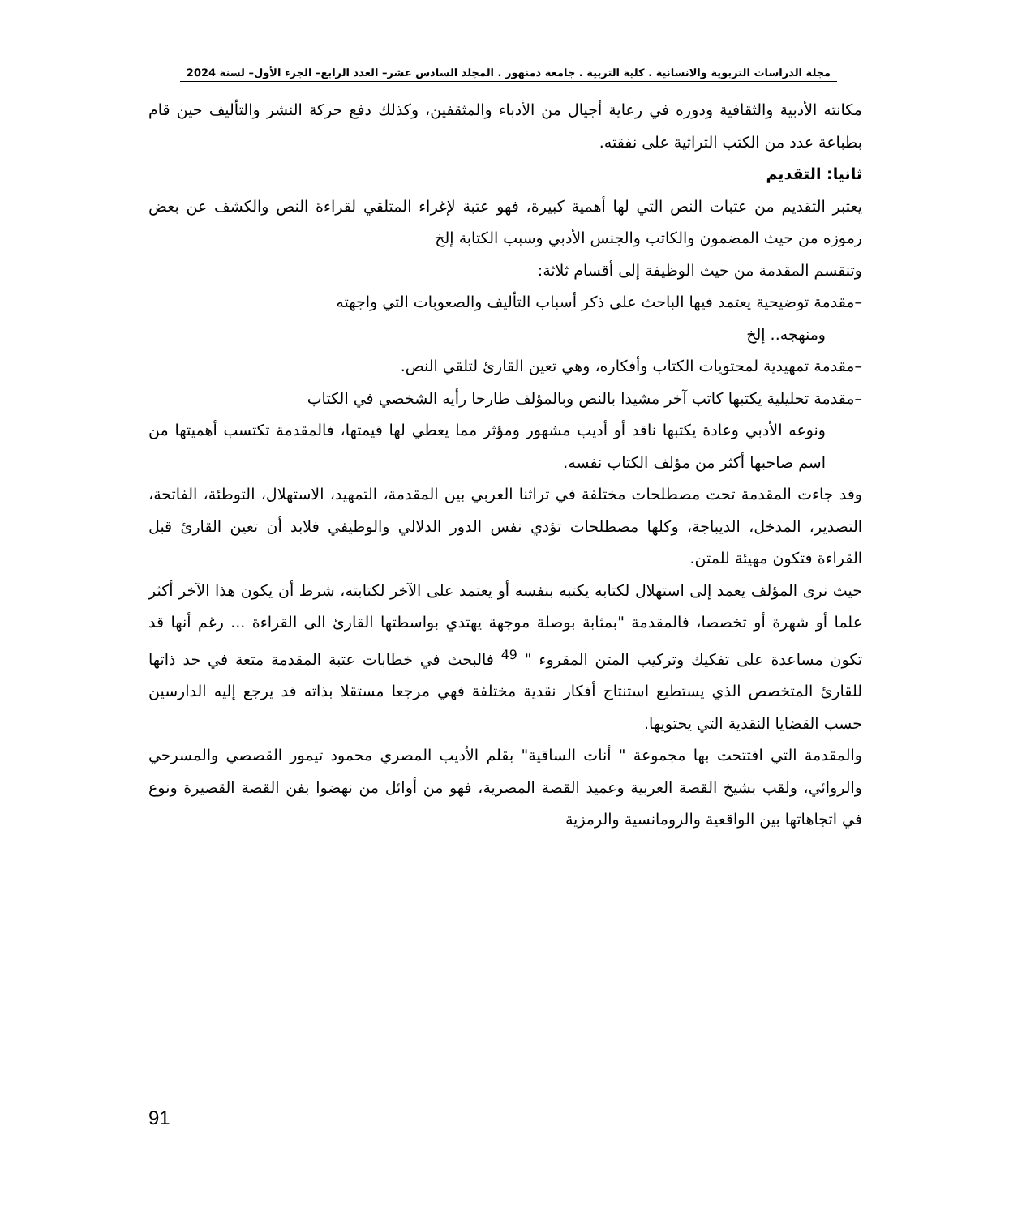مجلة الدراسات التربوية والانسانية . كلية التربية . جامعة دمنهور . المجلد السادس عشر– العدد الرابع– الجزء الأول– لسنة 2024
مكانته الأدبية والثقافية ودوره في رعاية أجيال من الأدباء والمثقفين، وكذلك دفع حركة النشر والتأليف حين قام بطباعة عدد من الكتب التراثية على نفقته.
ثانيا: التقديم
يعتبر التقديم من عتبات النص التي لها أهمية كبيرة، فهو عتبة لإغراء المتلقي لقراءة النص والكشف عن بعض رموزه من حيث المضمون والكاتب والجنس الأدبي وسبب الكتابة إلخ
وتنقسم المقدمة من حيث الوظيفة إلى أقسام ثلاثة:
–مقدمة توضيحية يعتمد فيها الباحث على ذكر أسباب التأليف والصعوبات التي واجهته
ومنهجه.. إلخ
–مقدمة تمهيدية لمحتويات الكتاب وأفكاره، وهي تعين القارئ لتلقي النص.
–مقدمة تحليلية يكتبها كاتب آخر مشيدا بالنص وبالمؤلف طارحا رأيه الشخصي في الكتاب
ونوعه الأدبي وعادة يكتبها ناقد أو أديب مشهور ومؤثر مما يعطي لها قيمتها، فالمقدمة تكتسب أهميتها من اسم صاحبها أكثر من مؤلف الكتاب نفسه.
وقد جاءت المقدمة تحت مصطلحات مختلفة في تراثنا العربي بين المقدمة، التمهيد، الاستهلال، التوطئة، الفاتحة، التصدير، المدخل، الديباجة، وكلها مصطلحات تؤدي نفس الدور الدلالي والوظيفي فلابد أن تعين القارئ قبل القراءة فتكون مهيئة للمتن.
حيث نرى المؤلف يعمد إلى استهلال لكتابه يكتبه بنفسه أو يعتمد على الآخر لكتابته، شرط أن يكون هذا الآخر أكثر علما أو شهرة أو تخصصا، فالمقدمة "بمثابة بوصلة موجهة يهتدي بواسطتها القارئ الى القراءة ... رغم أنها قد تكون مساعدة على تفكيك وتركيب المتن المقروء " <sup>49</sup> فالبحث في خطابات عتبة المقدمة متعة في حد ذاتها للقارئ المتخصص الذي يستطيع استنتاج أفكار نقدية مختلفة فهي مرجعا مستقلا بذاته قد يرجع إليه الدارسين حسب القضايا النقدية التي يحتويها.
والمقدمة التي افتتحت بها مجموعة " أنات الساقية" بقلم الأديب المصري محمود تيمور القصصي والمسرحي والروائي، ولقب بشيخ القصة العربية وعميد القصة المصرية، فهو من أوائل من نهضوا بفن القصة القصيرة ونوع في اتجاهاتها بين الواقعية والرومانسية والرمزية
91